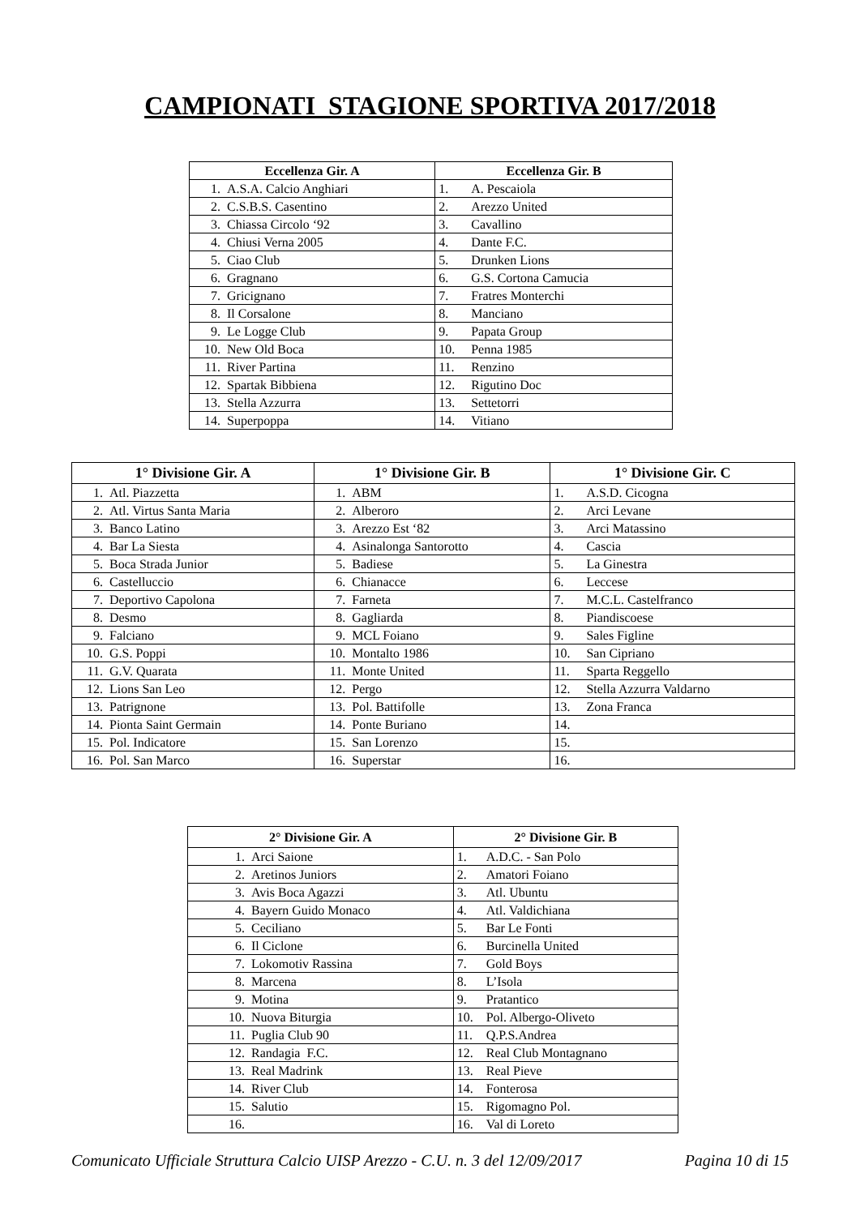CAMPIONATI STAGIONE SPORTIVA 2017/2018
| Eccellenza Gir. A | Eccellenza Gir. B |
| --- | --- |
| 1. A.S.A. Calcio Anghiari | 1. A. Pescaiola |
| 2. C.S.B.S. Casentino | 2. Arezzo United |
| 3. Chiassa Circolo ‘92 | 3. Cavallino |
| 4. Chiusi Verna 2005 | 4. Dante F.C. |
| 5. Ciao Club | 5. Drunken Lions |
| 6. Gragnano | 6. G.S. Cortona Camucia |
| 7. Gricignano | 7. Fratres Monterchi |
| 8. Il Corsalone | 8. Manciano |
| 9. Le Logge Club | 9. Papata Group |
| 10. New Old Boca | 10. Penna 1985 |
| 11. River Partina | 11. Renzino |
| 12. Spartak Bibbiena | 12. Rigutino Doc |
| 13. Stella Azzurra | 13. Settetorri |
| 14. Superpoppa | 14. Vitiano |
| 1° Divisione Gir. A | 1° Divisione Gir. B | 1° Divisione Gir. C |
| --- | --- | --- |
| 1. Atl. Piazzetta | 1. ABM | 1. A.S.D. Cicogna |
| 2. Atl. Virtus Santa Maria | 2. Alberoro | 2. Arci Levane |
| 3. Banco Latino | 3. Arezzo Est ‘82 | 3. Arci Matassino |
| 4. Bar La Siesta | 4. Asinalonga Santorotto | 4. Cascia |
| 5. Boca Strada Junior | 5. Badiese | 5. La Ginestra |
| 6. Castelluccio | 6. Chianacce | 6. Leccese |
| 7. Deportivo Capolona | 7. Farneta | 7. M.C.L. Castelfranco |
| 8. Desmo | 8. Gagliarda | 8. Piandiscoese |
| 9. Falciano | 9. MCL Foiano | 9. Sales Figline |
| 10. G.S. Poppi | 10. Montalto 1986 | 10. San Cipriano |
| 11. G.V. Quarata | 11. Monte United | 11. Sparta Reggello |
| 12. Lions San Leo | 12. Pergo | 12. Stella Azzurra Valdarno |
| 13. Patrignone | 13. Pol. Battifolle | 13. Zona Franca |
| 14. Pionta Saint Germain | 14. Ponte Buriano | 14. |
| 15. Pol. Indicatore | 15. San Lorenzo | 15. |
| 16. Pol. San Marco | 16. Superstar | 16. |
| 2° Divisione Gir. A | 2° Divisione Gir. B |
| --- | --- |
| 1. Arci Saione | 1. A.D.C. - San Polo |
| 2. Aretinos Juniors | 2. Amatori Foiano |
| 3. Avis Boca Agazzi | 3. Atl. Ubuntu |
| 4. Bayern Guido Monaco | 4. Atl. Valdichiana |
| 5. Ceciliano | 5. Bar Le Fonti |
| 6. Il Ciclone | 6. Burcinella United |
| 7. Lokomotiv Rassina | 7. Gold Boys |
| 8. Marcena | 8. L’Isola |
| 9. Motina | 9. Pratantico |
| 10. Nuova Biturgia | 10. Pol. Albergo-Oliveto |
| 11. Puglia Club 90 | 11. Q.P.S.Andrea |
| 12. Randagia F.C. | 12. Real Club Montagnano |
| 13. Real Madrink | 13. Real Pieve |
| 14. River Club | 14. Fonterosa |
| 15. Salutio | 15. Rigomagno Pol. |
| 16. | 16. Val di Loreto |
Comunicato Ufficiale Struttura Calcio UISP Arezzo - C.U. n. 3 del 12/09/2017 Pagina 10 di 15